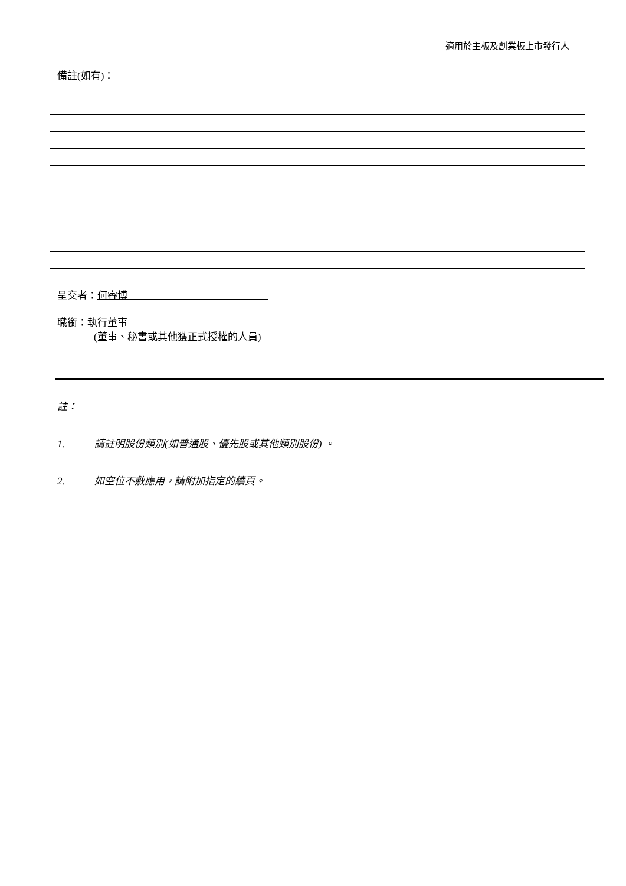適用於主板及創業板上市發行人
備註(如有)：
呈交者：何睿博
職銜：執行董事
(董事、秘書或其他獲正式授權的人員)
註：
1. 請註明股份類別(如普通股、優先股或其他類別股份) 。
2. 如空位不敷應用，請附加指定的續頁。